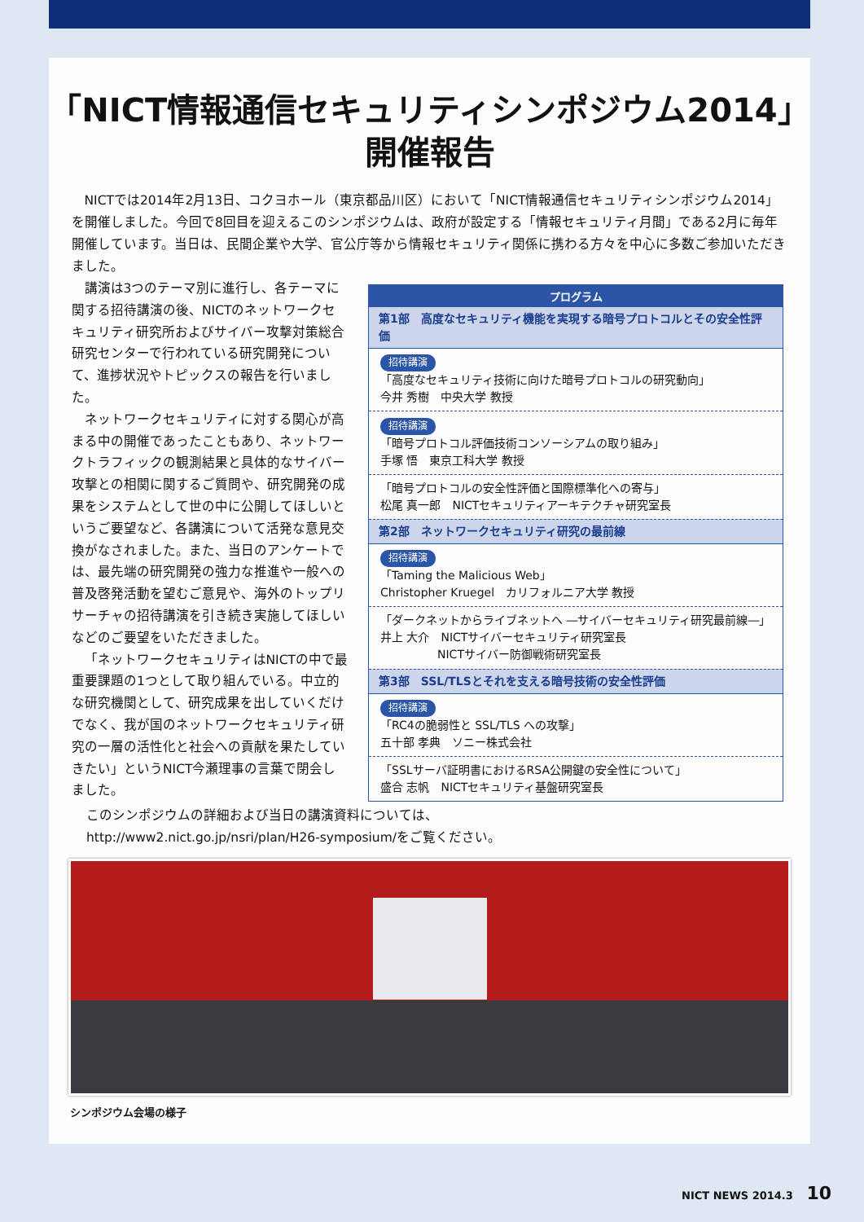「NICT情報通信セキュリティシンポジウム2014」
開催報告
NICTでは2014年2月13日、コクヨホール（東京都品川区）において「NICT情報通信セキュリティシンポジウム2014」を開催しました。今回で8回目を迎えるこのシンポジウムは、政府が設定する「情報セキュリティ月間」である2月に毎年開催しています。当日は、民間企業や大学、官公庁等から情報セキュリティ関係に携わる方々を中心に多数ご参加いただきました。
講演は3つのテーマ別に進行し、各テーマに関する招待講演の後、NICTのネットワークセキュリティ研究所およびサイバー攻撃対策総合研究センターで行われている研究開発について、進捗状況やトピックスの報告を行いました。
ネットワークセキュリティに対する関心が高まる中の開催であったこともあり、ネットワークトラフィックの観測結果と具体的なサイバー攻撃との相関に関するご質問や、研究開発の成果をシステムとして世の中に公開してほしいというご要望など、各講演について活発な意見交換がなされました。また、当日のアンケートでは、最先端の研究開発の強力な推進や一般への普及啓発活動を望むご意見や、海外のトップリサーチャの招待講演を引き続き実施してほしいなどのご要望をいただきました。
「ネットワークセキュリティはNICTの中で最重要課題の1つとして取り組んでいる。中立的な研究機関として、研究成果を出していくだけでなく、我が国のネットワークセキュリティ研究の一層の活性化と社会への貢献を果たしていきたい」というNICT今瀬理事の言葉で閉会しました。
| プログラム |
| --- |
| 第1部 高度なセキュリティ機能を実現する暗号プロトコルとその安全性評価 |
| 招待講演 「高度なセキュリティ技術に向けた暗号プロトコルの研究動向」 今井 秀樹 中央大学 教授 |
| 招待講演 「暗号プロトコル評価技術コンソーシアムの取り組み」 手塚 悟 東京工科大学 教授 |
| 「暗号プロトコルの安全性評価と国際標準化への寄与」 松尾 真一郎 NICTセキュリティアーキテクチャ研究室長 |
| 第2部 ネットワークセキュリティ研究の最前線 |
| 招待講演 「Taming the Malicious Web」 Christopher Kruegel カリフォルニア大学 教授 |
| 「ダークネットからライブネットへ ―サイバーセキュリティ研究最前線―」 井上 大介 NICTサイバーセキュリティ研究室長 NICTサイバー防御戦術研究室長 |
| 第3部 SSL/TLSとそれを支える暗号技術の安全性評価 |
| 招待講演 「RC4の脆弱性と SSL/TLS への攻撃」 五十部 孝典 ソニー株式会社 |
| 「SSLサーバ証明書におけるRSA公開鍵の安全性について」 盛合 志帆 NICTセキュリティ基盤研究室長 |
このシンポジウムの詳細および当日の講演資料については、
http://www2.nict.go.jp/nsri/plan/H26-symposium/をご覧ください。
シンポジウム会場の様子
NICT NEWS 2014.3 10